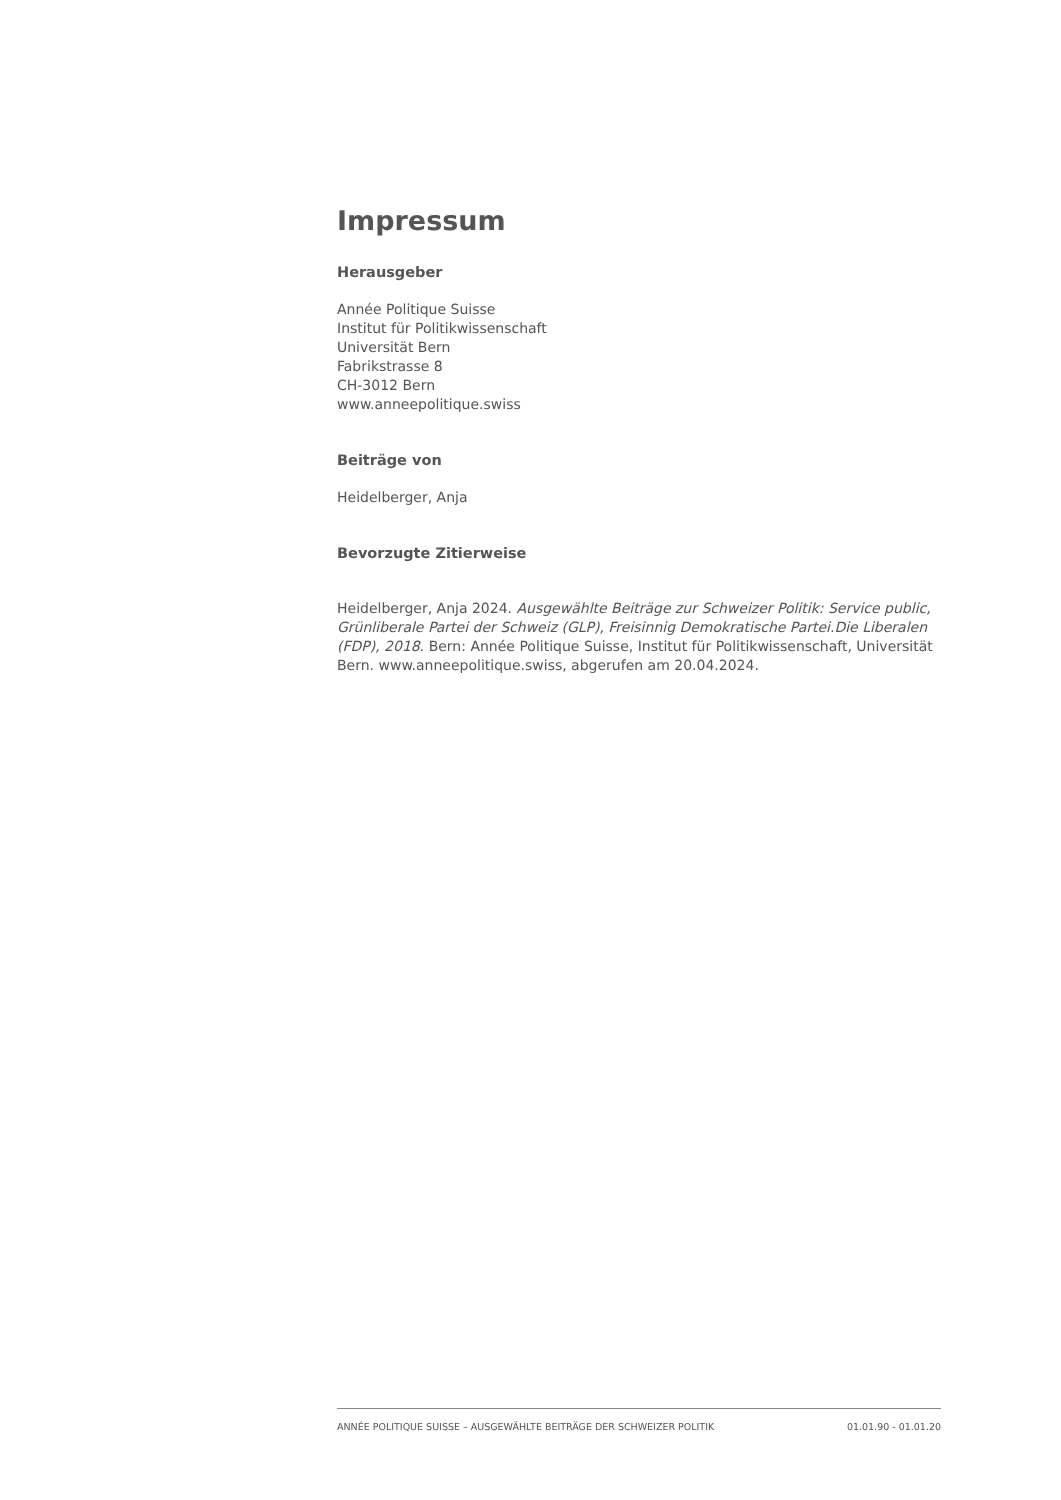Impressum
Herausgeber
Année Politique Suisse
Institut für Politikwissenschaft
Universität Bern
Fabrikstrasse 8
CH-3012 Bern
www.anneepolitique.swiss
Beiträge von
Heidelberger, Anja
Bevorzugte Zitierweise
Heidelberger, Anja 2024. Ausgewählte Beiträge zur Schweizer Politik: Service public, Grünliberale Partei der Schweiz (GLP), Freisinnig Demokratische Partei.Die Liberalen (FDP), 2018. Bern: Année Politique Suisse, Institut für Politikwissenschaft, Universität Bern. www.anneepolitique.swiss, abgerufen am 20.04.2024.
ANNÉE POLITIQUE SUISSE – AUSGEWÄHLTE BEITRÄGE DER SCHWEIZER POLITIK 01.01.90 - 01.01.20